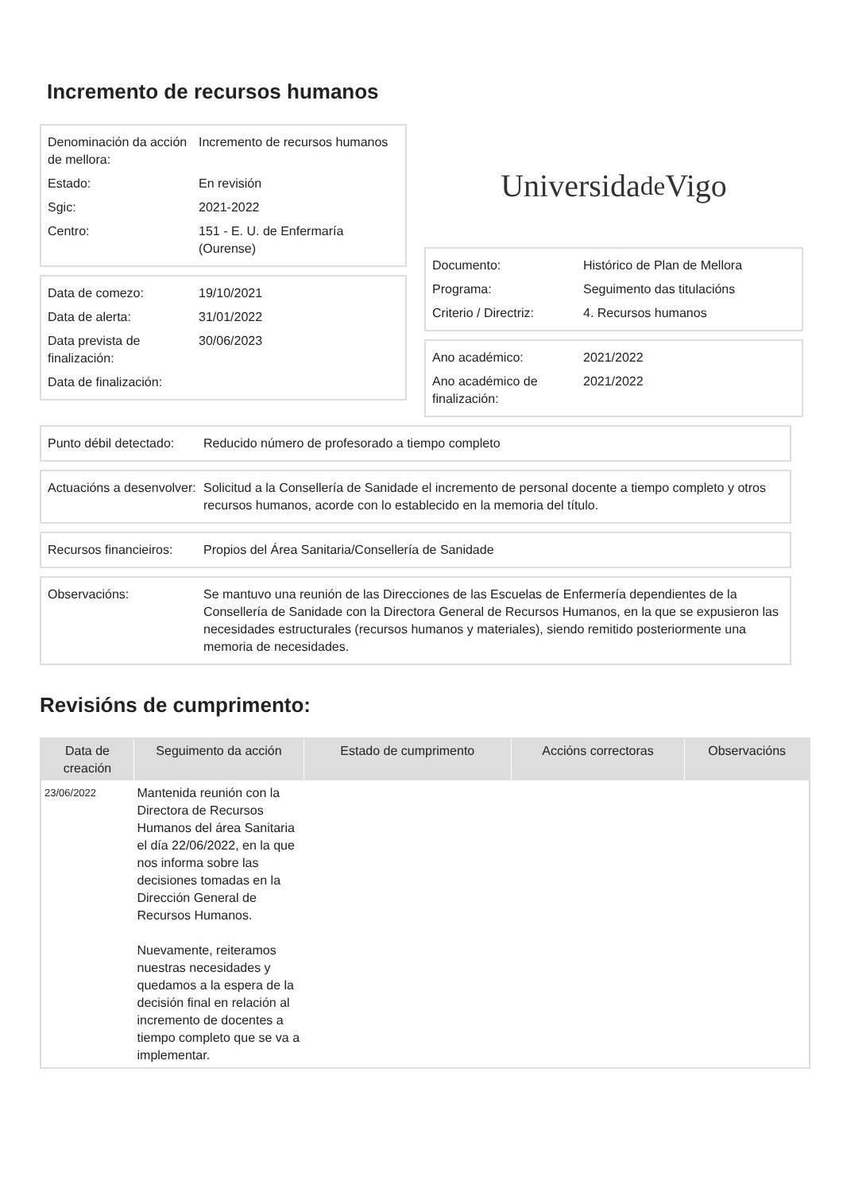Incremento de recursos humanos
| Denominación da acción de mellora: | Incremento de recursos humanos |
| Estado: | En revisión |
| Sgic: | 2021-2022 |
| Centro: | 151 - E. U. de Enfermaría (Ourense) |
| Data de comezo: | 19/10/2021 |
| Data de alerta: | 31/01/2022 |
| Data prevista de finalización: | 30/06/2023 |
| Data de finalización: | |
Universida<sub>de</sub>Vigo
| Documento: | Histórico de Plan de Mellora |
| Programa: | Seguimento das titulacións |
| Criterio / Directriz: | 4. Recursos humanos |
| Ano académico: | 2021/2022 |
| Ano académico de finalización: | 2021/2022 |
| Punto débil detectado: | Reducido número de profesorado a tiempo completo |
| Actuacións a desenvolver: | Solicitud a la Consellería de Sanidade el incremento de personal docente a tiempo completo y otros recursos humanos, acorde con lo establecido en la memoria del título. |
| Recursos financieiros: | Propios del Área Sanitaria/Consellería de Sanidade |
| Observacións: | Se mantuvo una reunión de las Direcciones de las Escuelas de Enfermería dependientes de la Consellería de Sanidade con la Directora General de Recursos Humanos, en la que se expusieron las necesidades estructurales (recursos humanos y materiales), siendo remitido posteriormente una memoria de necesidades. |
Revisións de cumprimento:
| Data de creación | Seguimento da acción | Estado de cumprimento | Accións correctoras | Observacións |
| --- | --- | --- | --- | --- |
| 23/06/2022 | Mantenida reunión con la Directora de Recursos Humanos del área Sanitaria el día 22/06/2022, en la que nos informa sobre las decisiones tomadas en la Dirección General de Recursos Humanos. Nuevamente, reiteramos nuestras necesidades y quedamos a la espera de la decisión final en relación al incremento de docentes a tiempo completo que se va a implementar. | | | |